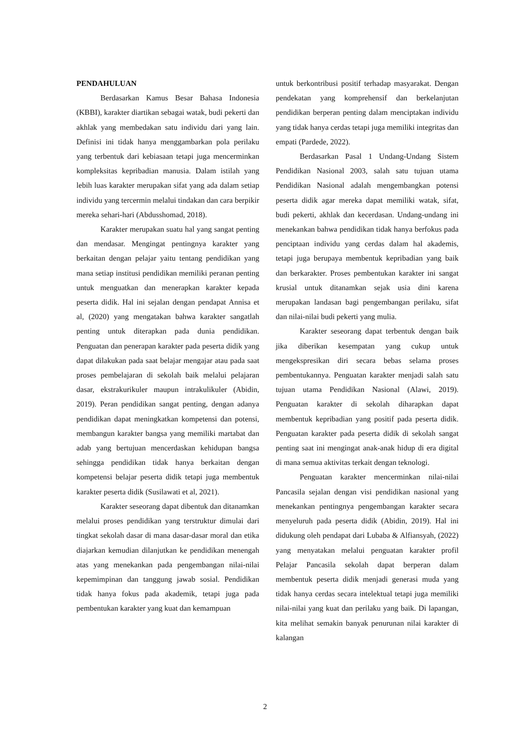PENDAHULUAN
Berdasarkan Kamus Besar Bahasa Indonesia (KBBI), karakter diartikan sebagai watak, budi pekerti dan akhlak yang membedakan satu individu dari yang lain. Definisi ini tidak hanya menggambarkan pola perilaku yang terbentuk dari kebiasaan tetapi juga mencerminkan kompleksitas kepribadian manusia. Dalam istilah yang lebih luas karakter merupakan sifat yang ada dalam setiap individu yang tercermin melalui tindakan dan cara berpikir mereka sehari-hari (Abdusshomad, 2018).
Karakter merupakan suatu hal yang sangat penting dan mendasar. Mengingat pentingnya karakter yang berkaitan dengan pelajar yaitu tentang pendidikan yang mana setiap institusi pendidikan memiliki peranan penting untuk menguatkan dan menerapkan karakter kepada peserta didik. Hal ini sejalan dengan pendapat Annisa et al, (2020) yang mengatakan bahwa karakter sangatlah penting untuk diterapkan pada dunia pendidikan. Penguatan dan penerapan karakter pada peserta didik yang dapat dilakukan pada saat belajar mengajar atau pada saat proses pembelajaran di sekolah baik melalui pelajaran dasar, ekstrakurikuler maupun intrakulikuler (Abidin, 2019). Peran pendidikan sangat penting, dengan adanya pendidikan dapat meningkatkan kompetensi dan potensi, membangun karakter bangsa yang memiliki martabat dan adab yang bertujuan mencerdaskan kehidupan bangsa sehingga pendidikan tidak hanya berkaitan dengan kompetensi belajar peserta didik tetapi juga membentuk karakter peserta didik (Susilawati et al, 2021).
Karakter seseorang dapat dibentuk dan ditanamkan melalui proses pendidikan yang terstruktur dimulai dari tingkat sekolah dasar di mana dasar-dasar moral dan etika diajarkan kemudian dilanjutkan ke pendidikan menengah atas yang menekankan pada pengembangan nilai-nilai kepemimpinan dan tanggung jawab sosial. Pendidikan tidak hanya fokus pada akademik, tetapi juga pada pembentukan karakter yang kuat dan kemampuan
untuk berkontribusi positif terhadap masyarakat. Dengan pendekatan yang komprehensif dan berkelanjutan pendidikan berperan penting dalam menciptakan individu yang tidak hanya cerdas tetapi juga memiliki integritas dan empati (Pardede, 2022).
Berdasarkan Pasal 1 Undang-Undang Sistem Pendidikan Nasional 2003, salah satu tujuan utama Pendidikan Nasional adalah mengembangkan potensi peserta didik agar mereka dapat memiliki watak, sifat, budi pekerti, akhlak dan kecerdasan. Undang-undang ini menekankan bahwa pendidikan tidak hanya berfokus pada penciptaan individu yang cerdas dalam hal akademis, tetapi juga berupaya membentuk kepribadian yang baik dan berkarakter. Proses pembentukan karakter ini sangat krusial untuk ditanamkan sejak usia dini karena merupakan landasan bagi pengembangan perilaku, sifat dan nilai-nilai budi pekerti yang mulia.
Karakter seseorang dapat terbentuk dengan baik jika diberikan kesempatan yang cukup untuk mengekspresikan diri secara bebas selama proses pembentukannya. Penguatan karakter menjadi salah satu tujuan utama Pendidikan Nasional (Alawi, 2019). Penguatan karakter di sekolah diharapkan dapat membentuk kepribadian yang positif pada peserta didik. Penguatan karakter pada peserta didik di sekolah sangat penting saat ini mengingat anak-anak hidup di era digital di mana semua aktivitas terkait dengan teknologi.
Penguatan karakter mencerminkan nilai-nilai Pancasila sejalan dengan visi pendidikan nasional yang menekankan pentingnya pengembangan karakter secara menyeluruh pada peserta didik (Abidin, 2019). Hal ini didukung oleh pendapat dari Lubaba & Alfiansyah, (2022) yang menyatakan melalui penguatan karakter profil Pelajar Pancasila sekolah dapat berperan dalam membentuk peserta didik menjadi generasi muda yang tidak hanya cerdas secara intelektual tetapi juga memiliki nilai-nilai yang kuat dan perilaku yang baik. Di lapangan, kita melihat semakin banyak penurunan nilai karakter di kalangan
2